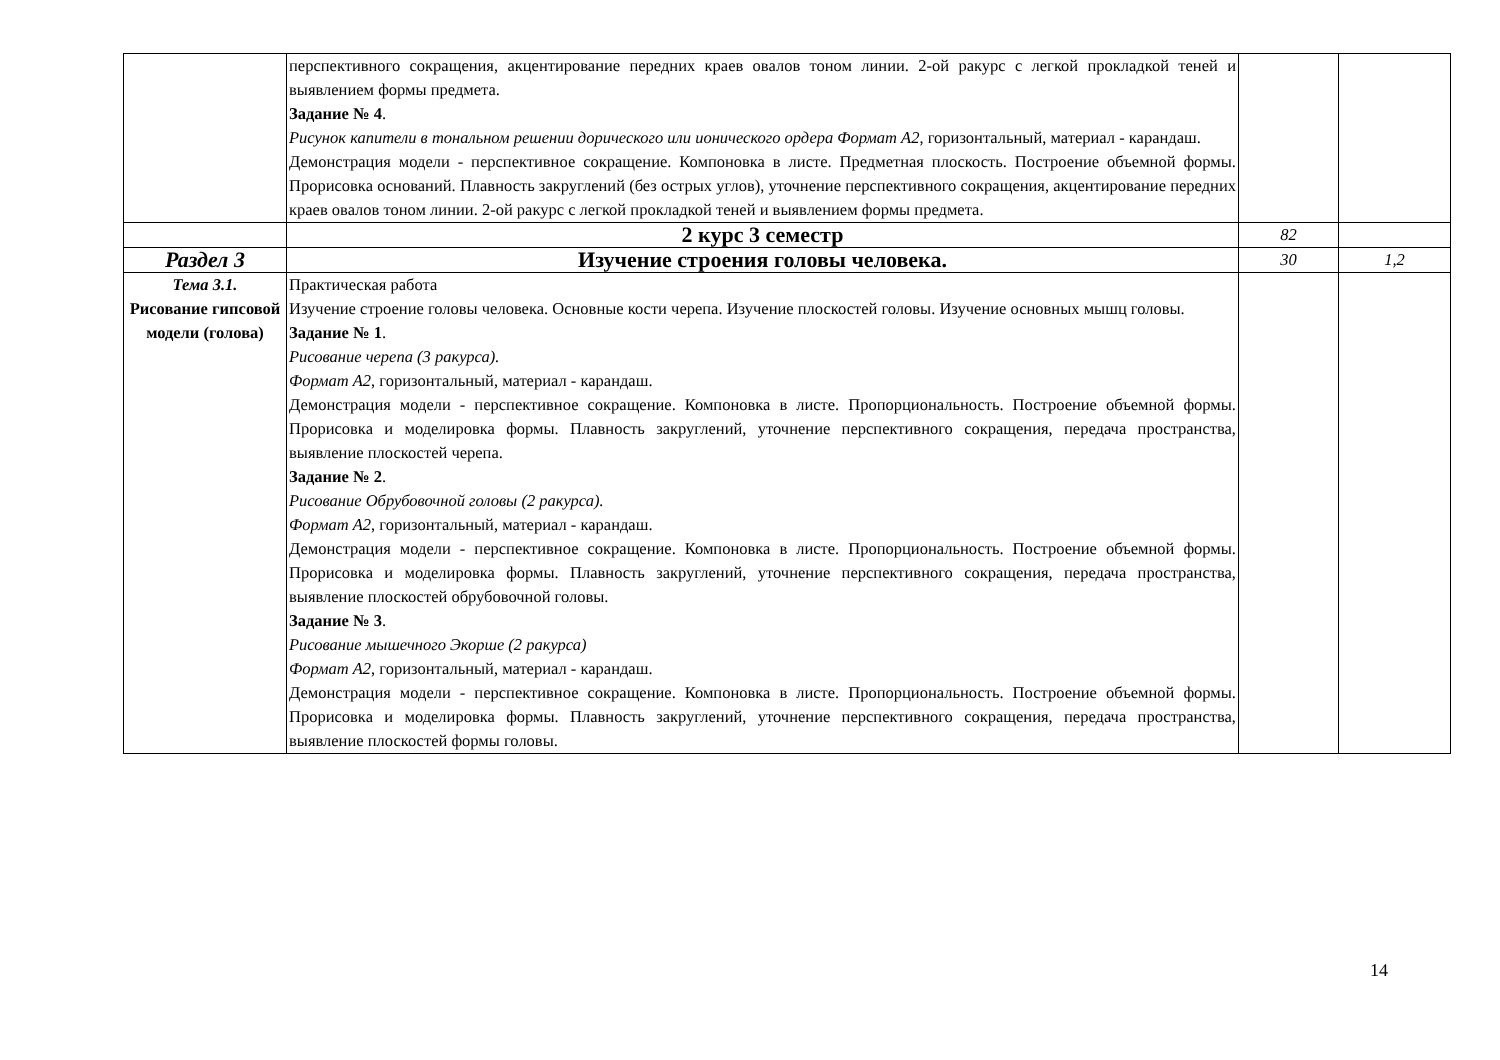| | перспективного сокращения, акцентирование передних краев овалов тоном линии. 2-ой ракурс с легкой прокладкой теней и выявлением формы предмета. Задание № 4 . Рисунок капители в тональном решении дорического или ионического ордера Формат А2 , горизонтальный, материал - карандаш. Демонстрация модели - перспективное сокращение. Компоновка в листе. Предметная плоскость. Построение объемной формы. Прорисовка оснований. Плавность закруглений (без острых углов), уточнение перспективного сокращения, акцентирование передних краев овалов тоном линии. 2-ой ракурс с легкой прокладкой теней и выявлением формы предмета. | | |
| | 2 курс 3 семестр | 82 | |
| Раздел 3 | Изучение строения головы человека. | 30 | 1,2 |
| Тема 3.1. Рисование гипсовой модели (голова) | Практическая работа Изучение строение головы человека. Основные кости черепа. Изучение плоскостей головы. Изучение основных мышц головы. Задание № 1 . Рисование черепа (3 ракурса). Формат А2 , горизонтальный, материал - карандаш. Демонстрация модели - перспективное сокращение. Компоновка в листе. Пропорциональность. Построение объемной формы. Прорисовка и моделировка формы. Плавность закруглений, уточнение перспективного сокращения, передача пространства, выявление плоскостей черепа. Задание № 2 . Рисование Обрубовочной головы (2 ракурса). Формат А2 , горизонтальный, материал - карандаш. Демонстрация модели - перспективное сокращение. Компоновка в листе. Пропорциональность. Построение объемной формы. Прорисовка и моделировка формы. Плавность закруглений, уточнение перспективного сокращения, передача пространства, выявление плоскостей обрубовочной головы. Задание № 3 . Рисование мышечного Экорше (2 ракурса) Формат А2 , горизонтальный, материал - карандаш. Демонстрация модели - перспективное сокращение. Компоновка в листе. Пропорциональность. Построение объемной формы. Прорисовка и моделировка формы. Плавность закруглений, уточнение перспективного сокращения, передача пространства, выявление плоскостей формы головы. | | |
14